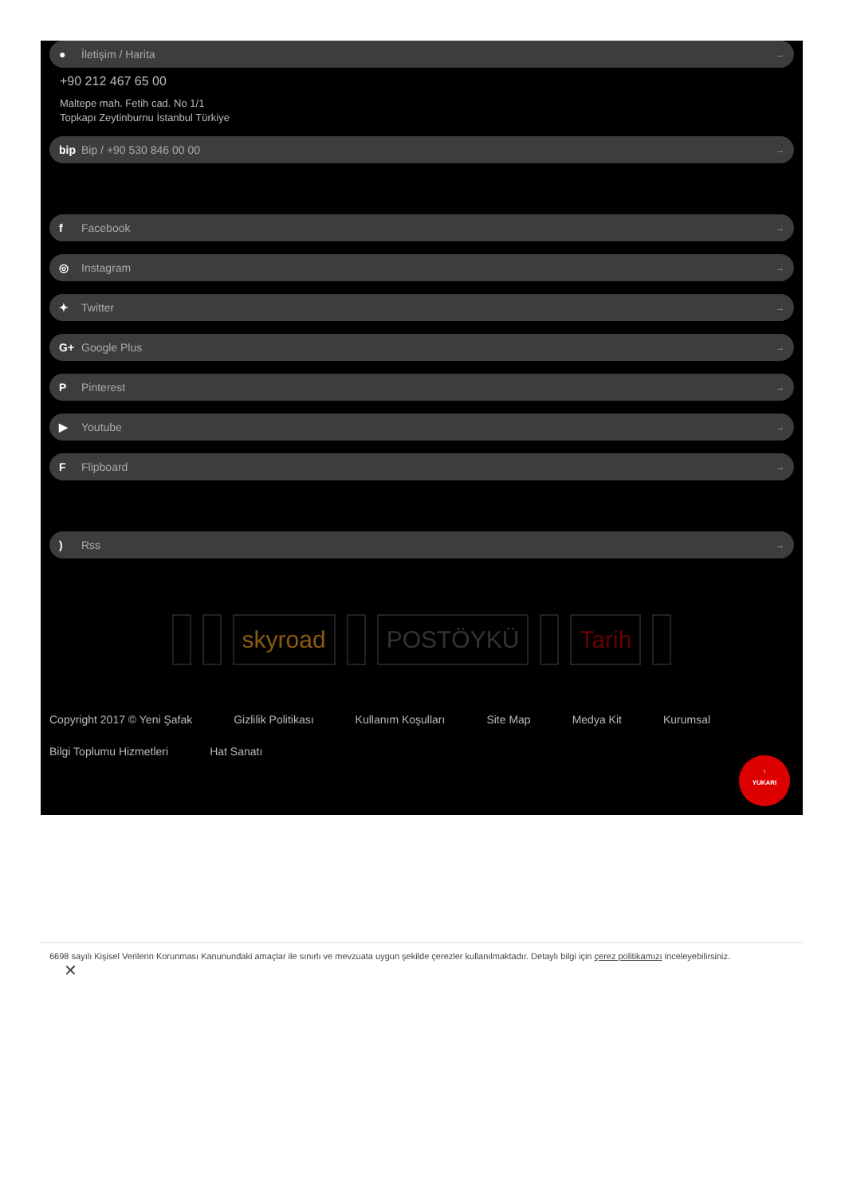● İletişim / Harita →
+90 212 467 65 00
Maltepe mah. Fetih cad. No 1/1
Topkapı Zeytinburnu İstanbul Türkiye
bip Bip / +90 530 846 00 00 →
f Facebook →
◎ Instagram →
✦ Twitter →
G+ Google Plus →
P Pinterest →
▶ Youtube →
F Flipboard →
) Rss →
skyroad POSTÖYKÜ Tarih
Copyright 2017 © Yeni Şafak Gizlilik Politikası Kullanım Koşulları Site Map Medya Kit Kurumsal Bilgi Toplumu Hizmetleri Hat Sanatı
↑
YUKARI
6698 sayılı Kişisel Verilerin Korunması Kanunundaki amaçlar ile sınırlı ve mevzuata uygun şekilde çerezler kullanılmaktadır. Detaylı bilgi için çerez politikamızı inceleyebilirsiniz.
✕